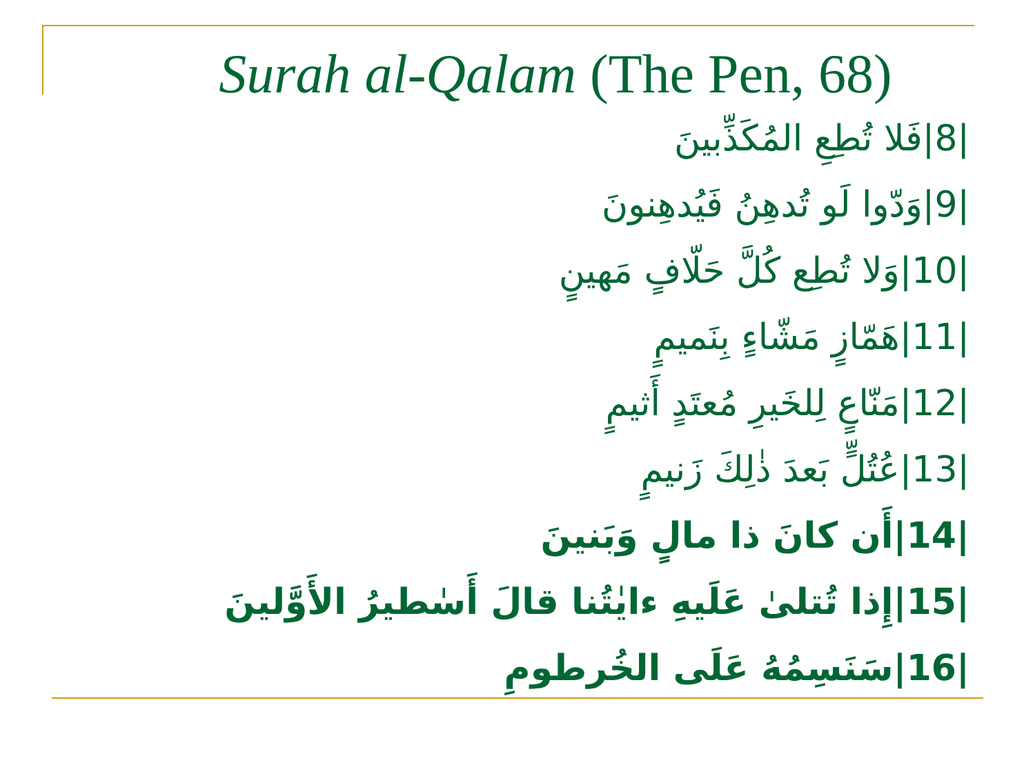Surah al-Qalam (The Pen, 68)
|8|فَلا تُطِعِ المُكَذِّبينَ
|9|وَدّوا لَو تُدهِنُ فَيُدهِنونَ
|10|وَلا تُطِع كُلَّ حَلّافٍ مَهينٍ
|11|هَمّازٍ مَشّاءٍ بِنَميمٍ
|12|مَنّاعٍ لِلخَيرِ مُعتَدٍ أَثيمٍ
|13|عُتُلٍّ بَعدَ ذٰلِكَ زَنيمٍ
|14|أَن كانَ ذا مالٍ وَبَنينَ
|15|إِذا تُتلىٰ عَلَيهِ ءايٰتُنا قالَ أَسٰطيرُ الأَوَّلينَ
|16|سَنَسِمُهُ عَلَى الخُرطومِ